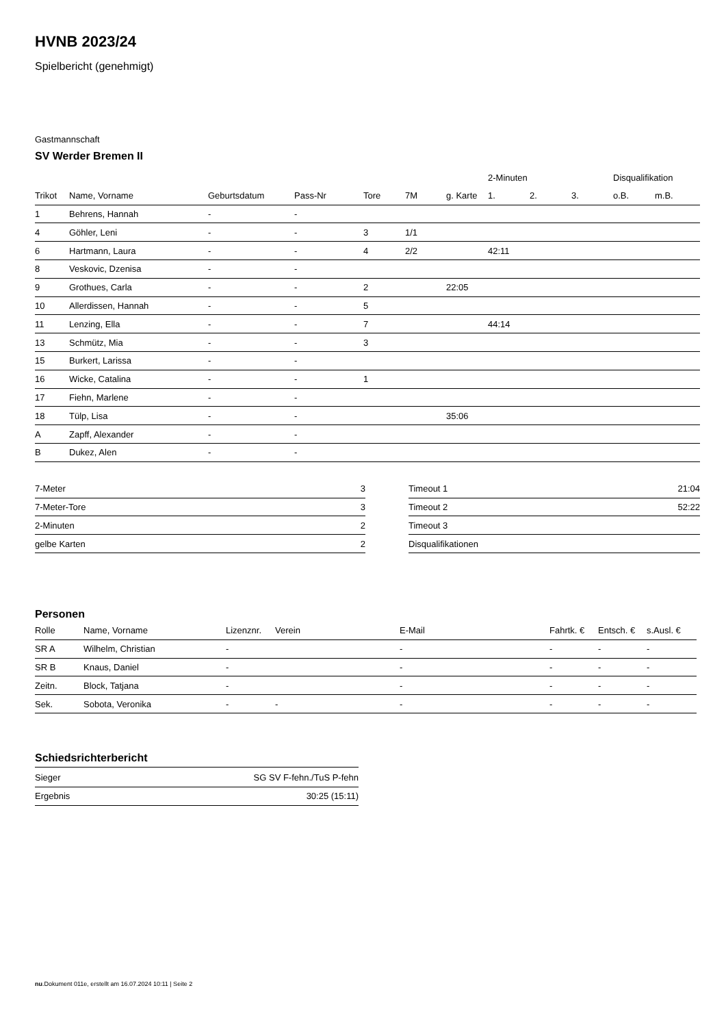HVNB 2023/24
Spielbericht (genehmigt)
Gastmannschaft
SV Werder Bremen II
| | | | | | | | 2-Minuten | | | Disqualifikation | |
| --- | --- | --- | --- | --- | --- | --- | --- | --- | --- | --- | --- |
| Trikot | Name, Vorname | Geburtsdatum | Pass-Nr | Tore | 7M | g. Karte | 1. | 2. | 3. | o.B. | m.B. |
| 1 | Behrens, Hannah | - | - | | | | | | | | |
| 4 | Göhler, Leni | - | - | 3 | 1/1 | | | | | | |
| 6 | Hartmann, Laura | - | - | 4 | 2/2 | | 42:11 | | | | |
| 8 | Veskovic, Dzenisa | - | - | | | | | | | | |
| 9 | Grothues, Carla | - | - | 2 | | 22:05 | | | | | |
| 10 | Allerdissen, Hannah | - | - | 5 | | | | | | | |
| 11 | Lenzing, Ella | - | - | 7 | | | 44:14 | | | | |
| 13 | Schmütz, Mia | - | - | 3 | | | | | | | |
| 15 | Burkert, Larissa | - | - | | | | | | | | |
| 16 | Wicke, Catalina | - | - | 1 | | | | | | | |
| 17 | Fiehn, Marlene | - | - | | | | | | | | |
| 18 | Tülp, Lisa | - | - | | | 35:06 | | | | | |
| A | Zapff, Alexander | - | - | | | | | | | | |
| B | Dukez, Alen | - | - | | | | | | | | |
| 7-Meter | 3 |
| 7-Meter-Tore | 3 |
| 2-Minuten | 2 |
| gelbe Karten | 2 |
| Timeout 1 | 21:04 |
| Timeout 2 | 52:22 |
| Timeout 3 | |
| Disqualifikationen | |
Personen
| Rolle | Name, Vorname | Lizenznr. | Verein | E-Mail | Fahrtk. € | Entsch. € | s.Ausl. € |
| --- | --- | --- | --- | --- | --- | --- | --- |
| SR A | Wilhelm, Christian | - | | - | - | - | - |
| SR B | Knaus, Daniel | - | | - | - | - | - |
| Zeitn. | Block, Tatjana | - | | - | - | - | - |
| Sek. | Sobota, Veronika | - | - | - | - | - | - |
Schiedsrichterbericht
| Sieger | SG SV F-fehn./TuS P-fehn |
| Ergebnis | 30:25 (15:11) |
nu.Dokument 011e, erstellt am 16.07.2024 10:11 | Seite 2